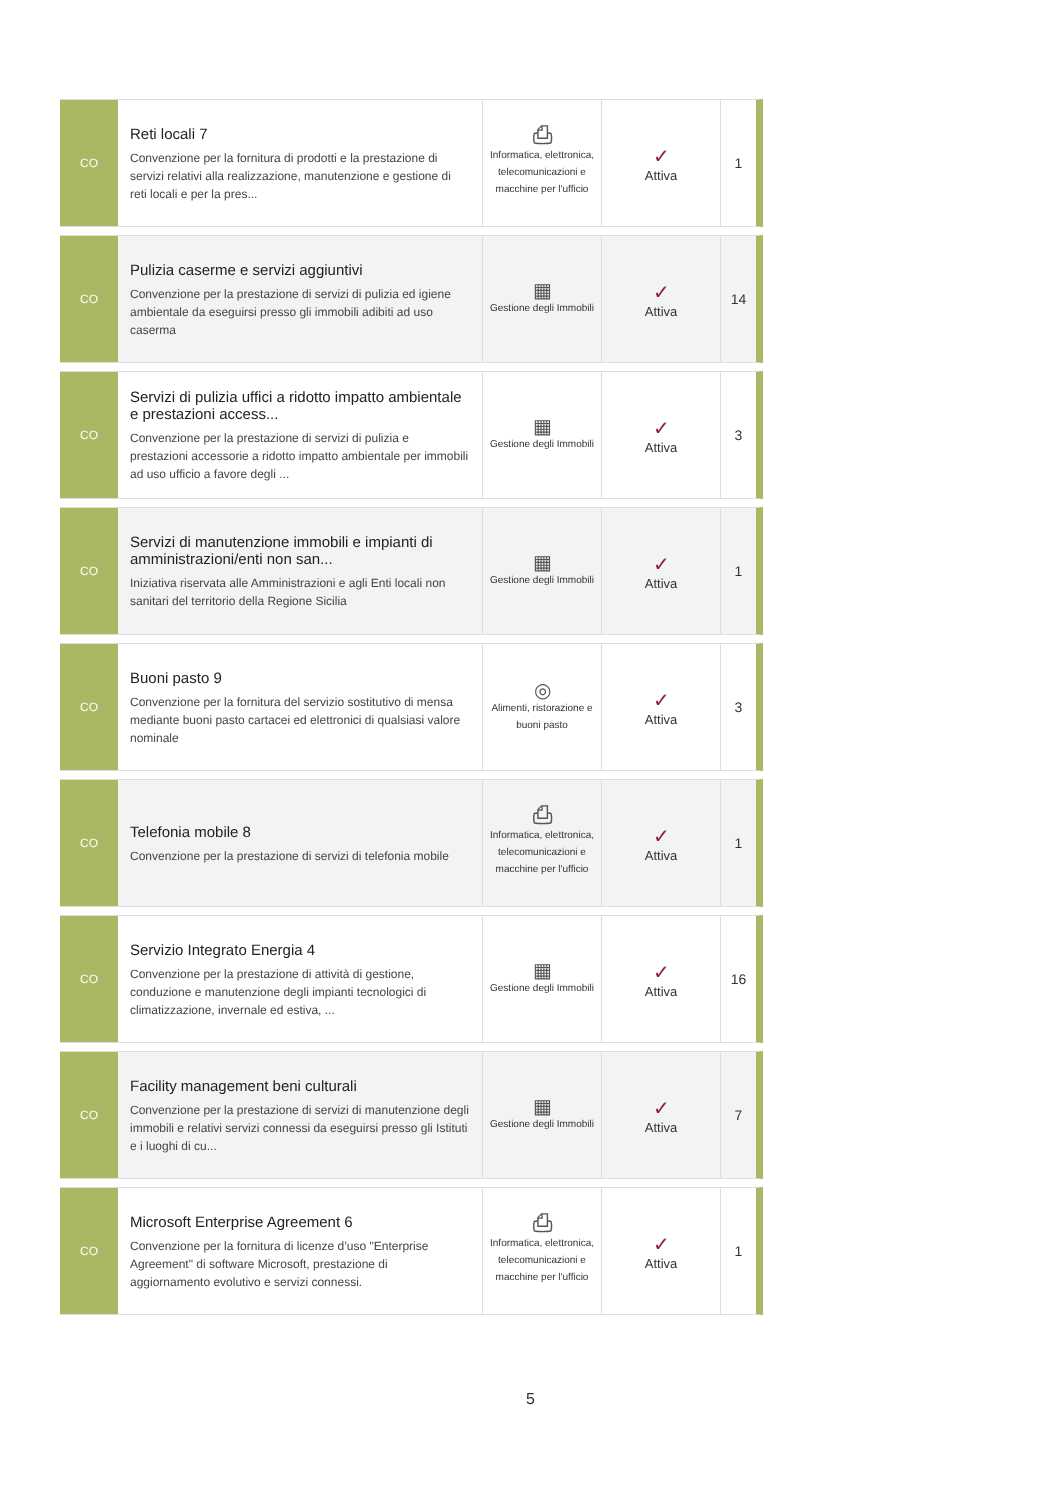| CO | Reti locali 7 Convenzione per la fornitura di prodotti e la prestazione di servizi relativi alla realizzazione, manutenzione e gestione di reti locali e per la pres... | ⎙ Informatica, elettronica, telecomunicazioni e macchine per l'ufficio | ✓ Attiva | 1 |
| CO | Pulizia caserme e servizi aggiuntivi Convenzione per la prestazione di servizi di pulizia ed igiene ambientale da eseguirsi presso gli immobili adibiti ad uso caserma | ▦ Gestione degli Immobili | ✓ Attiva | 14 |
| CO | Servizi di pulizia uffici a ridotto impatto ambientale e prestazioni access... Convenzione per la prestazione di servizi di pulizia e prestazioni accessorie a ridotto impatto ambientale per immobili ad uso ufficio a favore degli ... | ▦ Gestione degli Immobili | ✓ Attiva | 3 |
| CO | Servizi di manutenzione immobili e impianti di amministrazioni/enti non san... Iniziativa riservata alle Amministrazioni e agli Enti locali non sanitari del territorio della Regione Sicilia | ▦ Gestione degli Immobili | ✓ Attiva | 1 |
| CO | Buoni pasto 9 Convenzione per la fornitura del servizio sostitutivo di mensa mediante buoni pasto cartacei ed elettronici di qualsiasi valore nominale | ◎ Alimenti, ristorazione e buoni pasto | ✓ Attiva | 3 |
| CO | Telefonia mobile 8 Convenzione per la prestazione di servizi di telefonia mobile | ⎙ Informatica, elettronica, telecomunicazioni e macchine per l'ufficio | ✓ Attiva | 1 |
| CO | Servizio Integrato Energia 4 Convenzione per la prestazione di attività di gestione, conduzione e manutenzione degli impianti tecnologici di climatizzazione, invernale ed estiva, ... | ▦ Gestione degli Immobili | ✓ Attiva | 16 |
| CO | Facility management beni culturali Convenzione per la prestazione di servizi di manutenzione degli immobili e relativi servizi connessi da eseguirsi presso gli Istituti e i luoghi di cu... | ▦ Gestione degli Immobili | ✓ Attiva | 7 |
| CO | Microsoft Enterprise Agreement 6 Convenzione per la fornitura di licenze d’uso "Enterprise Agreement" di software Microsoft, prestazione di aggiornamento evolutivo e servizi connessi. | ⎙ Informatica, elettronica, telecomunicazioni e macchine per l'ufficio | ✓ Attiva | 1 |
5